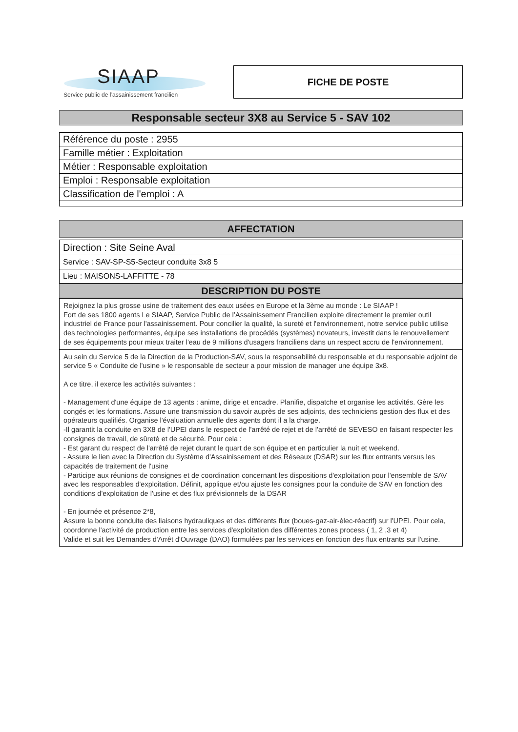SIAAP
Service public de l’assainissement francilien
FICHE DE POSTE
Responsable secteur 3X8 au Service 5 - SAV 102
| Référence du poste : 2955 |
| Famille métier : Exploitation |
| Métier : Responsable exploitation |
| Emploi : Responsable exploitation |
| Classification de l'emploi : A |
AFFECTATION
| Direction : Site Seine Aval |
| Service : SAV-SP-S5-Secteur conduite 3x8 5 |
| Lieu : MAISONS-LAFFITTE - 78 |
DESCRIPTION DU POSTE
Rejoignez la plus grosse usine de traitement des eaux usées en Europe et la 3ème au monde : Le SIAAP !
Fort de ses 1800 agents Le SIAAP, Service Public de l’Assainissement Francilien exploite directement le premier outil industriel de France pour l'assainissement. Pour concilier la qualité, la sureté et l'environnement, notre service public utilise des technologies performantes, équipe ses installations de procédés (systèmes) novateurs, investit dans le renouvellement de ses équipements pour mieux traiter l'eau de 9 millions d'usagers franciliens dans un respect accru de l'environnement.
Au sein du Service 5 de la Direction de la Production-SAV, sous la responsabilité du responsable et du responsable adjoint de service 5 « Conduite de l'usine » le responsable de secteur a pour mission de manager une équipe 3x8.
A ce titre, il exerce les activités suivantes :
- Management d'une équipe de 13 agents : anime, dirige et encadre. Planifie, dispatche et organise les activités. Gère les congés et les formations. Assure une transmission du savoir auprès de ses adjoints, des techniciens gestion des flux et des opérateurs qualifiés. Organise l'évaluation annuelle des agents dont il a la charge.
-Il garantit la conduite en 3X8 de l'UPEI dans le respect de l'arrêté de rejet et de l'arrêté de SEVESO en faisant respecter les consignes de travail, de sûreté et de sécurité. Pour cela :
- Est garant du respect de l'arrêté de rejet durant le quart de son équipe et en particulier la nuit et weekend.
- Assure le lien avec la Direction du Système d'Assainissement et des Réseaux (DSAR) sur les flux entrants versus les capacités de traitement de l'usine
- Participe aux réunions de consignes et de coordination concernant les dispositions d'exploitation pour l'ensemble de SAV avec les responsables d'exploitation. Définit, applique et/ou ajuste les consignes pour la conduite de SAV en fonction des conditions d'exploitation de l'usine et des flux prévisionnels de la DSAR
- En journée et présence 2*8,
Assure la bonne conduite des liaisons hydrauliques et des différents flux (boues-gaz-air-élec-réactif) sur l'UPEI. Pour cela, coordonne l'activité de production entre les services d'exploitation des différentes zones process ( 1, 2 ,3 et 4)
Valide et suit les Demandes d'Arrêt d'Ouvrage (DAO) formulées par les services en fonction des flux entrants sur l'usine.